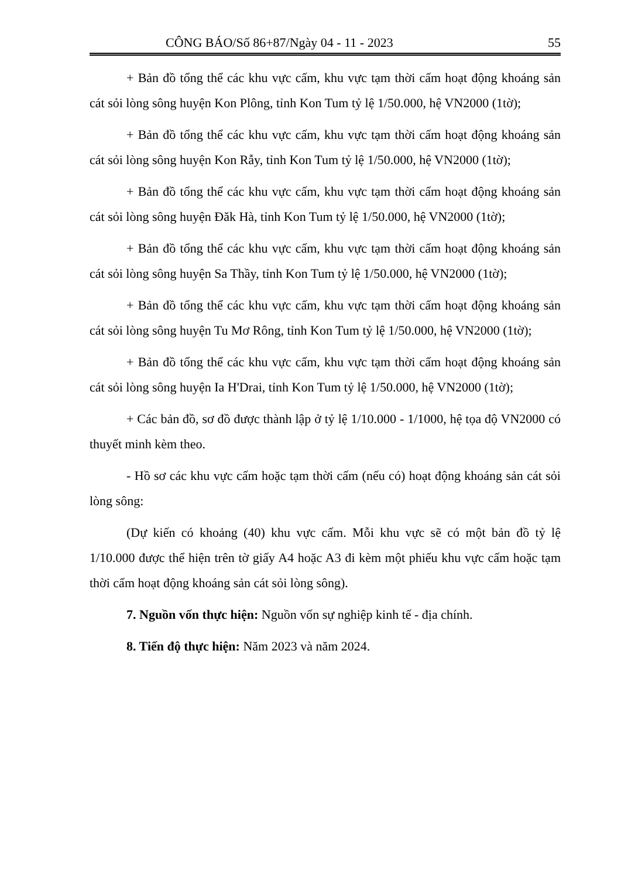CÔNG BÁO/Số 86+87/Ngày 04 - 11 - 2023 55
+ Bản đồ tổng thể các khu vực cấm, khu vực tạm thời cấm hoạt động khoáng sản cát sỏi lòng sông huyện Kon Plông, tỉnh Kon Tum tỷ lệ 1/50.000, hệ VN2000 (1tờ);
+ Bản đồ tổng thể các khu vực cấm, khu vực tạm thời cấm hoạt động khoáng sản cát sỏi lòng sông huyện Kon Rẫy, tỉnh Kon Tum tỷ lệ 1/50.000, hệ VN2000 (1tờ);
+ Bản đồ tổng thể các khu vực cấm, khu vực tạm thời cấm hoạt động khoáng sản cát sỏi lòng sông huyện Đăk Hà, tỉnh Kon Tum tỷ lệ 1/50.000, hệ VN2000 (1tờ);
+ Bản đồ tổng thể các khu vực cấm, khu vực tạm thời cấm hoạt động khoáng sản cát sỏi lòng sông huyện Sa Thầy, tỉnh Kon Tum tỷ lệ 1/50.000, hệ VN2000 (1tờ);
+ Bản đồ tổng thể các khu vực cấm, khu vực tạm thời cấm hoạt động khoáng sản cát sỏi lòng sông huyện Tu Mơ Rông, tỉnh Kon Tum tỷ lệ 1/50.000, hệ VN2000 (1tờ);
+ Bản đồ tổng thể các khu vực cấm, khu vực tạm thời cấm hoạt động khoáng sản cát sỏi lòng sông huyện Ia H'Drai, tỉnh Kon Tum tỷ lệ 1/50.000, hệ VN2000 (1tờ);
+ Các bản đồ, sơ đồ được thành lập ở tỷ lệ 1/10.000 - 1/1000, hệ tọa độ VN2000 có thuyết minh kèm theo.
- Hồ sơ các khu vực cấm hoặc tạm thời cấm (nếu có) hoạt động khoáng sản cát sỏi lòng sông:
(Dự kiến có khoảng (40) khu vực cấm. Mỗi khu vực sẽ có một bản đồ tỷ lệ 1/10.000 được thể hiện trên tờ giấy A4 hoặc A3 đi kèm một phiếu khu vực cấm hoặc tạm thời cấm hoạt động khoáng sản cát sỏi lòng sông).
7. Nguồn vốn thực hiện: Nguồn vốn sự nghiệp kinh tế - địa chính.
8. Tiến độ thực hiện: Năm 2023 và năm 2024.